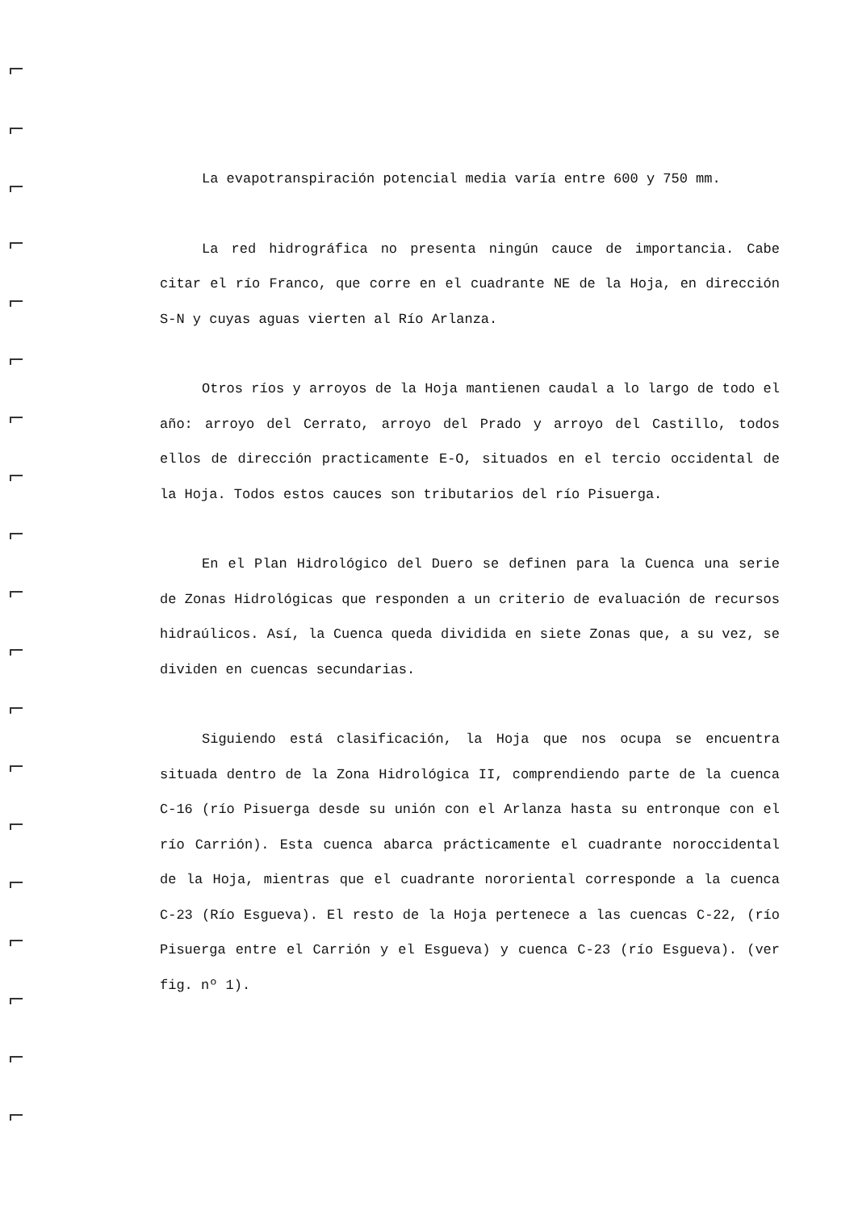La evapotranspiración potencial media varía entre 600 y 750 mm.
La red hidrográfica no presenta ningún cauce de importancia. Cabe citar el río Franco, que corre en el cuadrante NE de la Hoja, en dirección S-N y cuyas aguas vierten al Río Arlanza.
Otros ríos y arroyos de la Hoja mantienen caudal a lo largo de todo el año: arroyo del Cerrato, arroyo del Prado y arroyo del Castillo, todos ellos de dirección practicamente E-O, situados en el tercio occidental de la Hoja. Todos estos cauces son tributarios del río Pisuerga.
En el Plan Hidrológico del Duero se definen para la Cuenca una serie de Zonas Hidrológicas que responden a un criterio de evaluación de recursos hidraúlicos. Así, la Cuenca queda dividida en siete Zonas que, a su vez, se dividen en cuencas secundarias.
Siguiendo está clasificación, la Hoja que nos ocupa se encuentra situada dentro de la Zona Hidrológica II, comprendiendo parte de la cuenca C-16 (río Pisuerga desde su unión con el Arlanza hasta su entronque con el río Carrión). Esta cuenca abarca prácticamente el cuadrante noroccidental de la Hoja, mientras que el cuadrante nororiental corresponde a la cuenca C-23 (Río Esgueva). El resto de la Hoja pertenece a las cuencas C-22, (río Pisuerga entre el Carrión y el Esgueva) y cuenca C-23 (río Esgueva). (ver fig. nº 1).